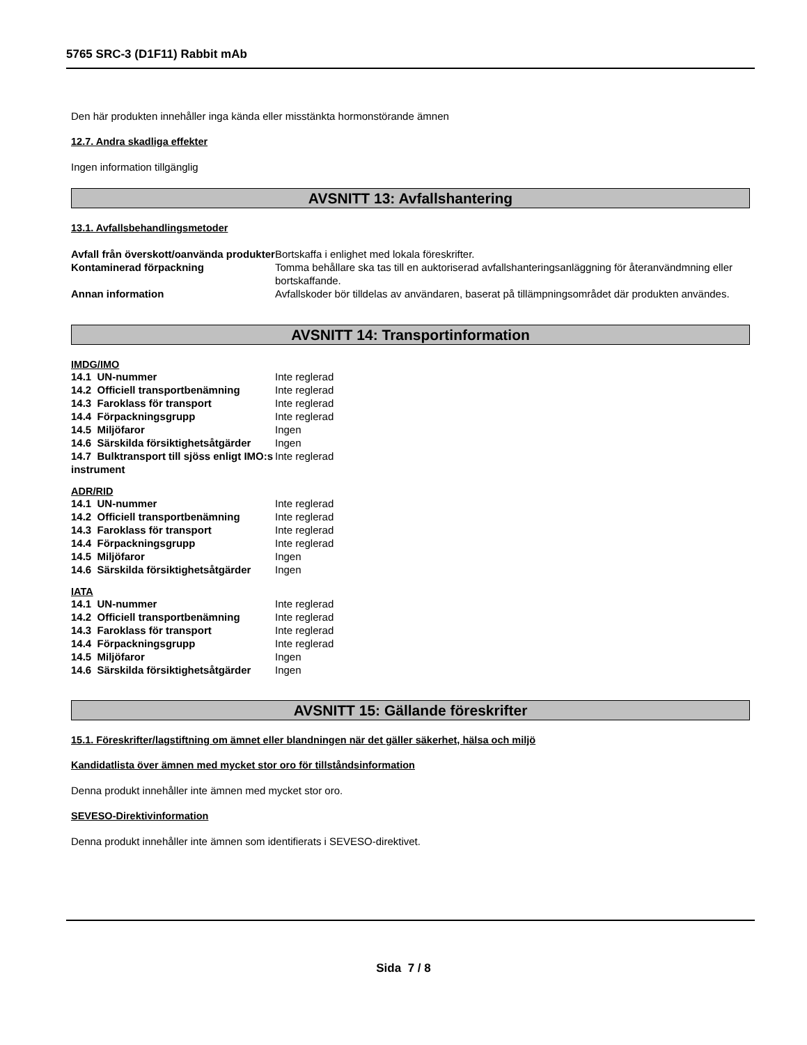5765 SRC-3 (D1F11) Rabbit mAb
Den här produkten innehåller inga kända eller misstänkta hormonstörande ämnen
12.7. Andra skadliga effekter
Ingen information tillgänglig
AVSNITT 13: Avfallshantering
13.1. Avfallsbehandlingsmetoder
| Avfall från överskott/oanvända produkter | Bortskaffa i enlighet med lokala föreskrifter. |
| Kontaminerad förpackning | Tomma behållare ska tas till en auktoriserad avfallshanteringsanläggning för återanvändmning eller bortskaffande. |
| Annan information | Avfallskoder bör tilldelas av användaren, baserat på tillämpningsområdet där produkten användes. |
AVSNITT 14: Transportinformation
IMDG/IMO
| 14.1 UN-nummer | Inte reglerad |
| 14.2 Officiell transportbenämning | Inte reglerad |
| 14.3 Faroklass för transport | Inte reglerad |
| 14.4 Förpackningsgrupp | Inte reglerad |
| 14.5 Miljöfaror | Ingen |
| 14.6 Särskilda försiktighetsåtgärder | Ingen |
| 14.7 Bulktransport till sjöss enligt IMO:s instrument | Inte reglerad |
ADR/RID
| 14.1 UN-nummer | Inte reglerad |
| 14.2 Officiell transportbenämning | Inte reglerad |
| 14.3 Faroklass för transport | Inte reglerad |
| 14.4 Förpackningsgrupp | Inte reglerad |
| 14.5 Miljöfaror | Ingen |
| 14.6 Särskilda försiktighetsåtgärder | Ingen |
IATA
| 14.1 UN-nummer | Inte reglerad |
| 14.2 Officiell transportbenämning | Inte reglerad |
| 14.3 Faroklass för transport | Inte reglerad |
| 14.4 Förpackningsgrupp | Inte reglerad |
| 14.5 Miljöfaror | Ingen |
| 14.6 Särskilda försiktighetsåtgärder | Ingen |
AVSNITT 15: Gällande föreskrifter
15.1. Föreskrifter/lagstiftning om ämnet eller blandningen när det gäller säkerhet, hälsa och miljö
Kandidatlista över ämnen med mycket stor oro för tillståndsinformation
Denna produkt innehåller inte ämnen med mycket stor oro.
SEVESO-Direktivinformation
Denna produkt innehåller inte ämnen som identifierats i SEVESO-direktivet.
Sida 7 / 8